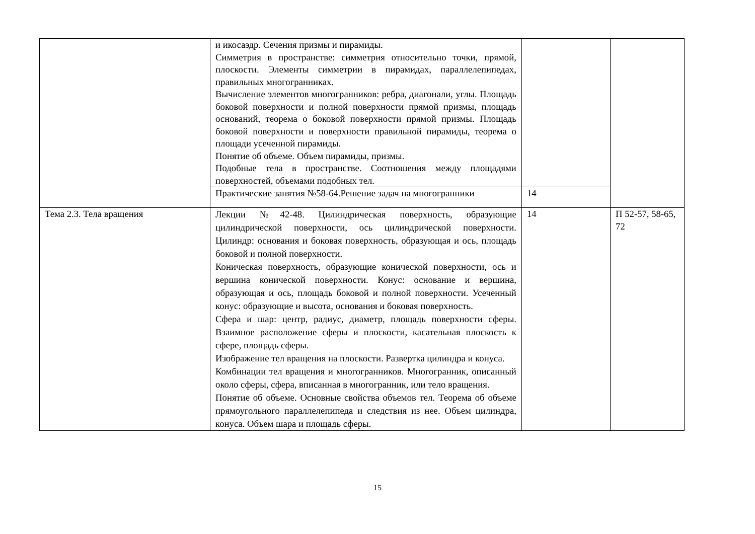| | и икосаэдр. Сечения призмы и пирамиды. Симметрия в пространстве: симметрия относительно точки, прямой, плоскости. Элементы симметрии в пирамидах, параллелепипедах, правильных многогранниках. Вычисление элементов многогранников: ребра, диагонали, углы. Площадь боковой поверхности и полной поверхности прямой призмы, площадь оснований, теорема о боковой поверхности прямой призмы. Площадь боковой поверхности и поверхности правильной пирамиды, теорема о площади усеченной пирамиды. Понятие об объеме. Объем пирамиды, призмы. Подобные тела в пространстве. Соотношения между площадями поверхностей, объемами подобных тел. | | |
| | Практические занятия №58-64.Решение задач на многогранники | 14 | |
| Тема 2.3. Тела вращения | Лекции №42-48. Цилиндрическая поверхность, образующие цилиндрической поверхности, ось цилиндрической поверхности. Цилиндр: основания и боковая поверхность, образующая и ось, площадь боковой и полной поверхности. Коническая поверхность, образующие конической поверхности, ось и вершина конической поверхности. Конус: основание и вершина, образующая и ось, площадь боковой и полной поверхности. Усеченный конус: образующие и высота, основания и боковая поверхность. Сфера и шар: центр, радиус, диаметр, площадь поверхности сферы. Взаимное расположение сферы и плоскости, касательная плоскость к сфере, площадь сферы. Изображение тел вращения на плоскости. Развертка цилиндра и конуса. Комбинации тел вращения и многогранников. Многогранник, описанный около сферы, сфера, вписанная в многогранник, или тело вращения. Понятие об объеме. Основные свойства объемов тел. Теорема об объеме прямоугольного параллелепипеда и следствия из нее. Объем цилиндра, конуса. Объем шара и площадь сферы. | 14 | П 52-57, 58-65, 72 |
15